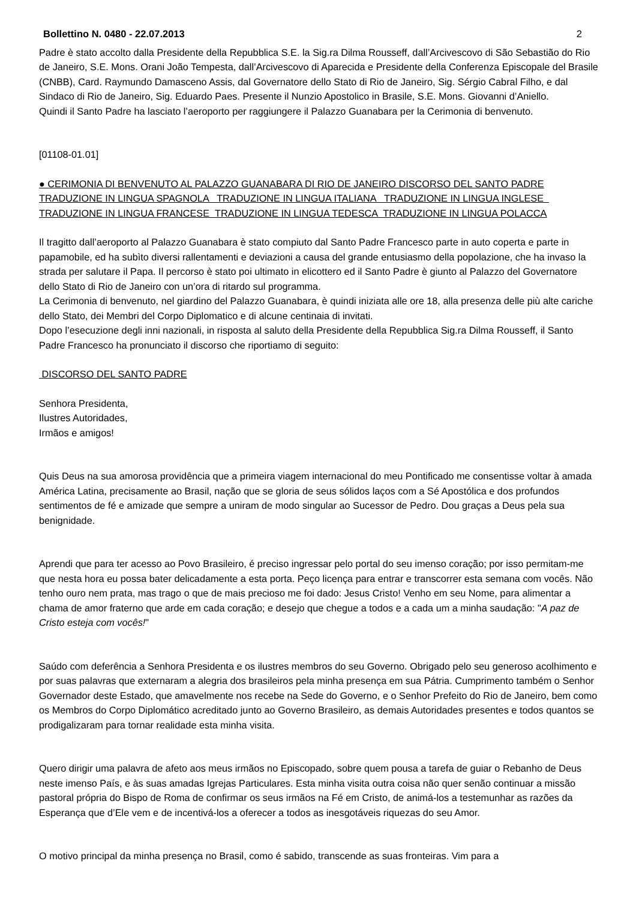Bollettino N. 0480 - 22.07.2013 2
Padre è stato accolto dalla Presidente della Repubblica S.E. la Sig.ra Dilma Rousseff, dall’Arcivescovo di São Sebastião do Rio de Janeiro, S.E. Mons. Orani João Tempesta, dall’Arcivescovo di Aparecida e Presidente della Conferenza Episcopale del Brasile (CNBB), Card. Raymundo Damasceno Assis, dal Governatore dello Stato di Rio de Janeiro, Sig. Sérgio Cabral Filho, e dal Sindaco di Rio de Janeiro, Sig. Eduardo Paes. Presente il Nunzio Apostolico in Brasile, S.E. Mons. Giovanni d’Aniello.
Quindi il Santo Padre ha lasciato l’aeroporto per raggiungere il Palazzo Guanabara per la Cerimonia di benvenuto.
[01108-01.01]
● CERIMONIA DI BENVENUTO AL PALAZZO GUANABARA DI RIO DE JANEIRO DISCORSO DEL SANTO PADRE TRADUZIONE IN LINGUA SPAGNOLA TRADUZIONE IN LINGUA ITALIANA TRADUZIONE IN LINGUA INGLESE TRADUZIONE IN LINGUA FRANCESE TRADUZIONE IN LINGUA TEDESCA TRADUZIONE IN LINGUA POLACCA
Il tragitto dall’aeroporto al Palazzo Guanabara è stato compiuto dal Santo Padre Francesco parte in auto coperta e parte in papamobile, ed ha subìto diversi rallentamenti e deviazioni a causa del grande entusiasmo della popolazione, che ha invaso la strada per salutare il Papa. Il percorso è stato poi ultimato in elicottero ed il Santo Padre è giunto al Palazzo del Governatore dello Stato di Rio de Janeiro con un’ora di ritardo sul programma.
La Cerimonia di benvenuto, nel giardino del Palazzo Guanabara, è quindi iniziata alle ore 18, alla presenza delle più alte cariche dello Stato, dei Membri del Corpo Diplomatico e di alcune centinaia di invitati.
Dopo l’esecuzione degli inni nazionali, in risposta al saluto della Presidente della Repubblica Sig.ra Dilma Rousseff, il Santo Padre Francesco ha pronunciato il discorso che riportiamo di seguito:
DISCORSO DEL SANTO PADRE
Senhora Presidenta,
Ilustres Autoridades,
Irmãos e amigos!
Quis Deus na sua amorosa providência que a primeira viagem internacional do meu Pontificado me consentisse voltar à amada América Latina, precisamente ao Brasil, nação que se gloria de seus sólidos laços com a Sé Apostólica e dos profundos sentimentos de fé e amizade que sempre a uniram de modo singular ao Sucessor de Pedro. Dou graças a Deus pela sua benignidade.
Aprendi que para ter acesso ao Povo Brasileiro, é preciso ingressar pelo portal do seu imenso coração; por isso permitam-me que nesta hora eu possa bater delicadamente a esta porta. Peço licença para entrar e transcorrer esta semana com vocês. Não tenho ouro nem prata, mas trago o que de mais precioso me foi dado: Jesus Cristo! Venho em seu Nome, para alimentar a chama de amor fraterno que arde em cada coração; e desejo que chegue a todos e a cada um a minha saudação: "A paz de Cristo esteja com vocês!"
Saúdo com deferência a Senhora Presidenta e os ilustres membros do seu Governo. Obrigado pelo seu generoso acolhimento e por suas palavras que externaram a alegria dos brasileiros pela minha presença em sua Pátria. Cumprimento também o Senhor Governador deste Estado, que amavelmente nos recebe na Sede do Governo, e o Senhor Prefeito do Rio de Janeiro, bem como os Membros do Corpo Diplomático acreditado junto ao Governo Brasileiro, as demais Autoridades presentes e todos quantos se prodigalizaram para tornar realidade esta minha visita.
Quero dirigir uma palavra de afeto aos meus irmãos no Episcopado, sobre quem pousa a tarefa de guiar o Rebanho de Deus neste imenso País, e às suas amadas Igrejas Particulares. Esta minha visita outra coisa não quer senão continuar a missão pastoral própria do Bispo de Roma de confirmar os seus irmãos na Fé em Cristo, de animá-los a testemunhar as razões da Esperança que d’Ele vem e de incentivá-los a oferecer a todos as inesgotáveis riquezas do seu Amor.
O motivo principal da minha presença no Brasil, como é sabido, transcende as suas fronteiras. Vim para a